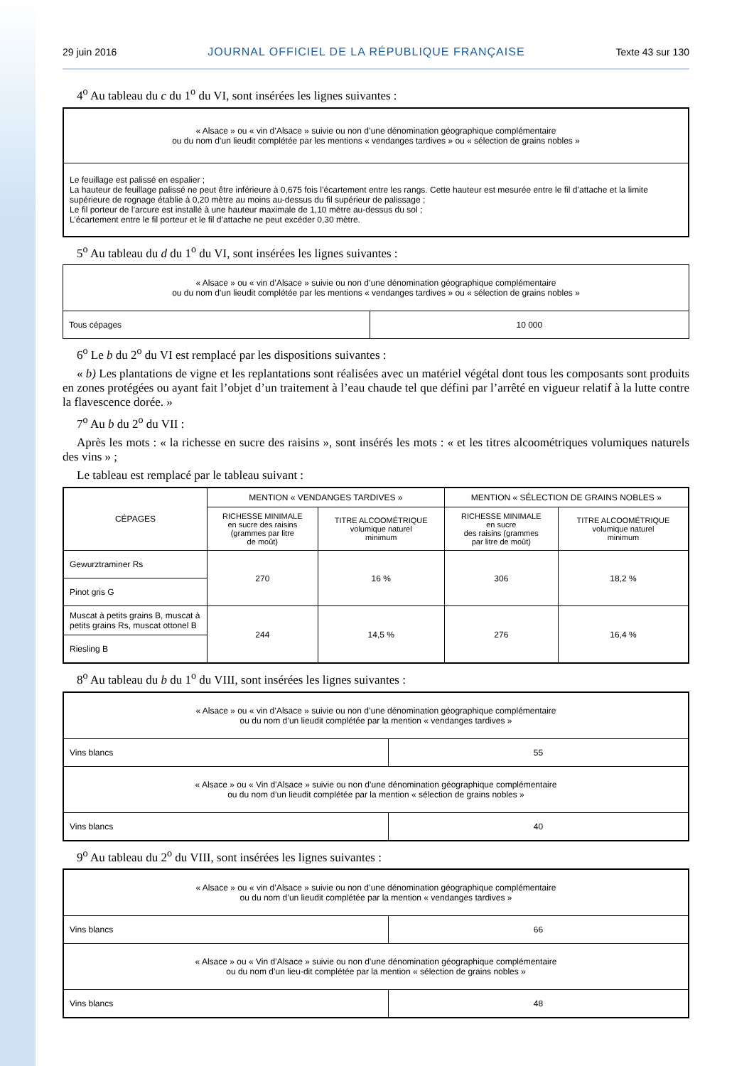29 juin 2016 JOURNAL OFFICIEL DE LA RÉPUBLIQUE FRANÇAISE Texte 43 sur 130
4<sup>o</sup> Au tableau du c du 1<sup>o</sup> du VI, sont insérées les lignes suivantes :
| « Alsace » ou « vin d’Alsace » suivie ou non d’une dénomination géographique complémentaire ou du nom d’un lieudit complétée par les mentions « vendanges tardives » ou « sélection de grains nobles » |
| Le feuillage est palissé en espalier ; La hauteur de feuillage palissé ne peut être inférieure à 0,675 fois l’écartement entre les rangs. Cette hauteur est mesurée entre le fil d’attache et la limite supérieure de rognage établie à 0,20 mètre au moins au-dessus du fil supérieur de palissage ; Le fil porteur de l’arcure est installé à une hauteur maximale de 1,10 mètre au-dessus du sol ; L’écartement entre le fil porteur et le fil d’attache ne peut excéder 0,30 mètre. |
5<sup>o</sup> Au tableau du d du 1<sup>o</sup> du VI, sont insérées les lignes suivantes :
| « Alsace » ou « vin d’Alsace » suivie ou non d’une dénomination géographique complémentaire ou du nom d’un lieudit complétée par les mentions « vendanges tardives » ou « sélection de grains nobles » | |
| Tous cépages | 10 000 |
6<sup>o</sup> Le b du 2<sup>o</sup> du VI est remplacé par les dispositions suivantes :
« b) Les plantations de vigne et les replantations sont réalisées avec un matériel végétal dont tous les composants sont produits en zones protégées ou ayant fait l’objet d’un traitement à l’eau chaude tel que défini par l’arrêté en vigueur relatif à la lutte contre la flavescence dorée. »
7<sup>o</sup> Au b du 2<sup>o</sup> du VII :
Après les mots : « la richesse en sucre des raisins », sont insérés les mots : « et les titres alcoométriques volumiques naturels des vins » ;
Le tableau est remplacé par le tableau suivant :
| CÉPAGES | MENTION « VENDANGES TARDIVES » | | MENTION « SÉLECTION DE GRAINS NOBLES » | |
| --- | --- | --- | --- | --- |
| | RICHESSE MINIMALE en sucre des raisins (grammes par litre de moût) | TITRE ALCOOMÉTRIQUE volumique naturel minimum | RICHESSE MINIMALE en sucre des raisins (grammes par litre de moût) | TITRE ALCOOMÉTRIQUE volumique naturel minimum |
| Gewurztraminer Rs | 270 | 16 % | 306 | 18,2 % |
| Pinot gris G | | | | |
| Muscat à petits grains B, muscat à petits grains Rs, muscat ottonel B | 244 | 14,5 % | 276 | 16,4 % |
| Riesling B | | | | |
8<sup>o</sup> Au tableau du b du 1<sup>o</sup> du VIII, sont insérées les lignes suivantes :
| « Alsace » ou « vin d’Alsace » suivie ou non d’une dénomination géographique complémentaire ou du nom d’un lieudit complétée par la mention « vendanges tardives » | |
| Vins blancs | 55 |
| « Alsace » ou « Vin d’Alsace » suivie ou non d’une dénomination géographique complémentaire ou du nom d’un lieudit complétée par la mention « sélection de grains nobles » | |
| Vins blancs | 40 |
9<sup>o</sup> Au tableau du 2<sup>o</sup> du VIII, sont insérées les lignes suivantes :
| « Alsace » ou « vin d’Alsace » suivie ou non d’une dénomination géographique complémentaire ou du nom d’un lieudit complétée par la mention « vendanges tardives » | |
| Vins blancs | 66 |
| « Alsace » ou « Vin d’Alsace » suivie ou non d’une dénomination géographique complémentaire ou du nom d’un lieu-dit complétée par la mention « sélection de grains nobles » | |
| Vins blancs | 48 |